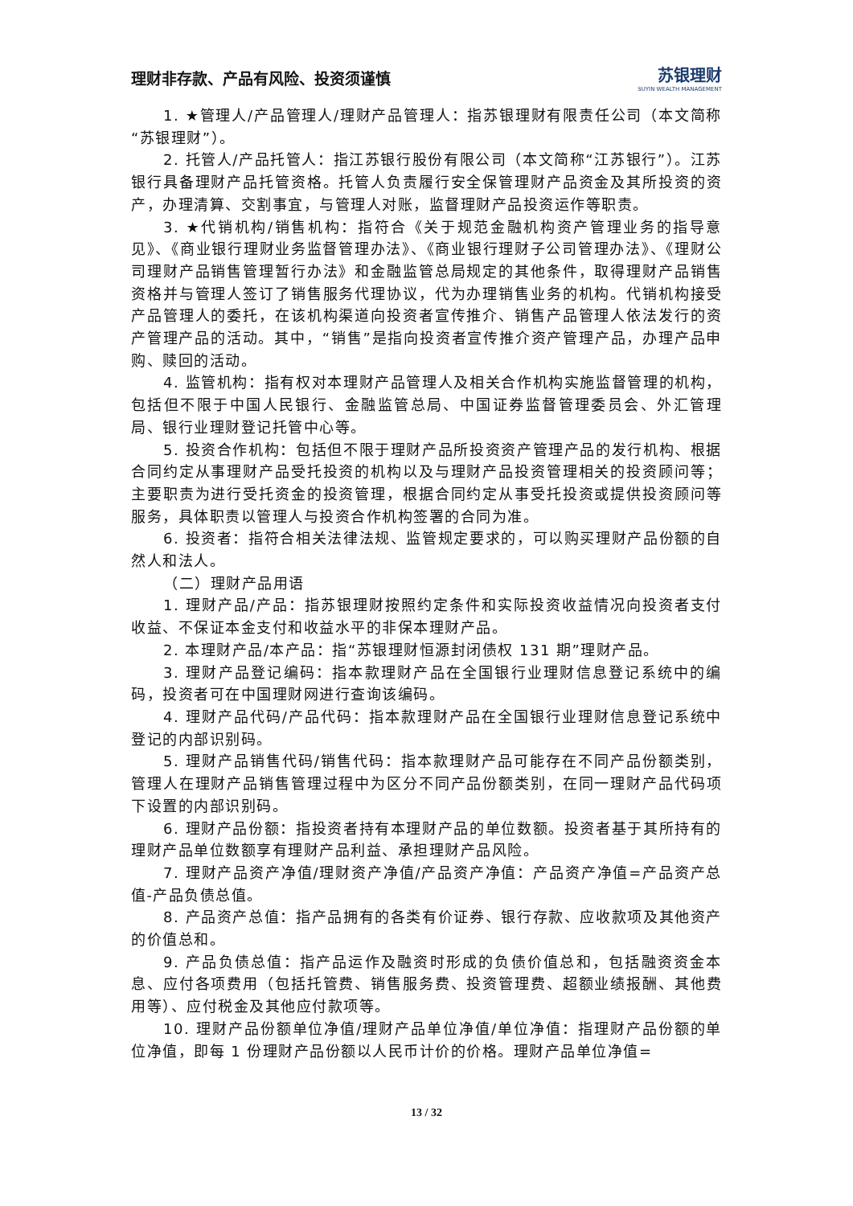理财非存款、产品有风险、投资须谨慎 苏银理财
SUYIN WEALTH MANAGEMENT
1. ★管理人/产品管理人/理财产品管理人：指苏银理财有限责任公司（本文简称“苏银理财”）。
2. 托管人/产品托管人：指江苏银行股份有限公司（本文简称“江苏银行”）。江苏银行具备理财产品托管资格。托管人负责履行安全保管理财产品资金及其所投资的资产，办理清算、交割事宜，与管理人对账，监督理财产品投资运作等职责。
3. ★代销机构/销售机构：指符合《关于规范金融机构资产管理业务的指导意见》、《商业银行理财业务监督管理办法》、《商业银行理财子公司管理办法》、《理财公司理财产品销售管理暂行办法》和金融监管总局规定的其他条件，取得理财产品销售资格并与管理人签订了销售服务代理协议，代为办理销售业务的机构。代销机构接受产品管理人的委托，在该机构渠道向投资者宣传推介、销售产品管理人依法发行的资产管理产品的活动。其中，“销售”是指向投资者宣传推介资产管理产品，办理产品申购、赎回的活动。
4. 监管机构：指有权对本理财产品管理人及相关合作机构实施监督管理的机构，包括但不限于中国人民银行、金融监管总局、中国证券监督管理委员会、外汇管理局、银行业理财登记托管中心等。
5. 投资合作机构：包括但不限于理财产品所投资资产管理产品的发行机构、根据合同约定从事理财产品受托投资的机构以及与理财产品投资管理相关的投资顾问等；主要职责为进行受托资金的投资管理，根据合同约定从事受托投资或提供投资顾问等服务，具体职责以管理人与投资合作机构签署的合同为准。
6. 投资者：指符合相关法律法规、监管规定要求的，可以购买理财产品份额的自然人和法人。
（二）理财产品用语
1. 理财产品/产品：指苏银理财按照约定条件和实际投资收益情况向投资者支付收益、不保证本金支付和收益水平的非保本理财产品。
2. 本理财产品/本产品：指“苏银理财恒源封闭债权 131 期”理财产品。
3. 理财产品登记编码：指本款理财产品在全国银行业理财信息登记系统中的编码，投资者可在中国理财网进行查询该编码。
4. 理财产品代码/产品代码：指本款理财产品在全国银行业理财信息登记系统中登记的内部识别码。
5. 理财产品销售代码/销售代码：指本款理财产品可能存在不同产品份额类别，管理人在理财产品销售管理过程中为区分不同产品份额类别，在同一理财产品代码项下设置的内部识别码。
6. 理财产品份额：指投资者持有本理财产品的单位数额。投资者基于其所持有的理财产品单位数额享有理财产品利益、承担理财产品风险。
7. 理财产品资产净值/理财资产净值/产品资产净值：产品资产净值=产品资产总值-产品负债总值。
8. 产品资产总值：指产品拥有的各类有价证券、银行存款、应收款项及其他资产的价值总和。
9. 产品负债总值：指产品运作及融资时形成的负债价值总和，包括融资资金本息、应付各项费用（包括托管费、销售服务费、投资管理费、超额业绩报酬、其他费用等）、应付税金及其他应付款项等。
10. 理财产品份额单位净值/理财产品单位净值/单位净值：指理财产品份额的单位净值，即每 1 份理财产品份额以人民币计价的价格。理财产品单位净值=
13 / 32